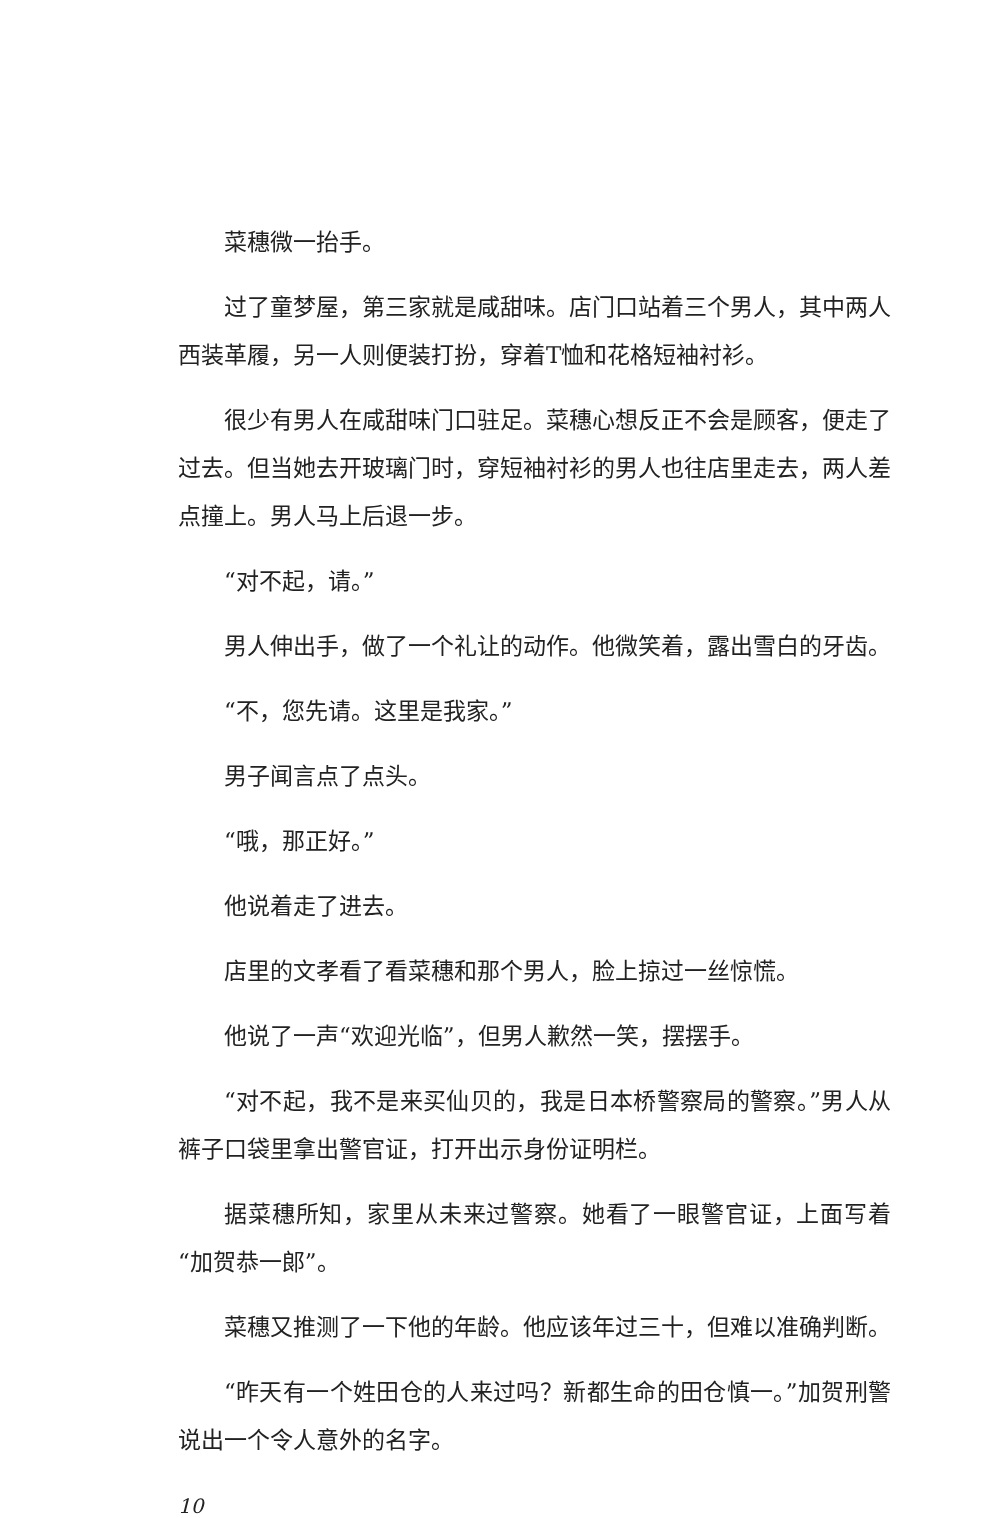菜穗微一抬手。
过了童梦屋，第三家就是咸甜味。店门口站着三个男人，其中两人西装革履，另一人则便装打扮，穿着T恤和花格短袖衬衫。
很少有男人在咸甜味门口驻足。菜穗心想反正不会是顾客，便走了过去。但当她去开玻璃门时，穿短袖衬衫的男人也往店里走去，两人差点撞上。男人马上后退一步。
“对不起，请。”
男人伸出手，做了一个礼让的动作。他微笑着，露出雪白的牙齿。
“不，您先请。这里是我家。”
男子闻言点了点头。
“哦，那正好。”
他说着走了进去。
店里的文孝看了看菜穗和那个男人，脸上掠过一丝惊慌。
他说了一声“欢迎光临”，但男人歉然一笑，摆摆手。
“对不起，我不是来买仙贝的，我是日本桥警察局的警察。”男人从裤子口袋里拿出警官证，打开出示身份证明栏。
据菜穗所知，家里从未来过警察。她看了一眼警官证，上面写着“加贺恭一郎”。
菜穗又推测了一下他的年龄。他应该年过三十，但难以准确判断。
“昨天有一个姓田仓的人来过吗？新都生命的田仓慎一。”加贺刑警说出一个令人意外的名字。
10